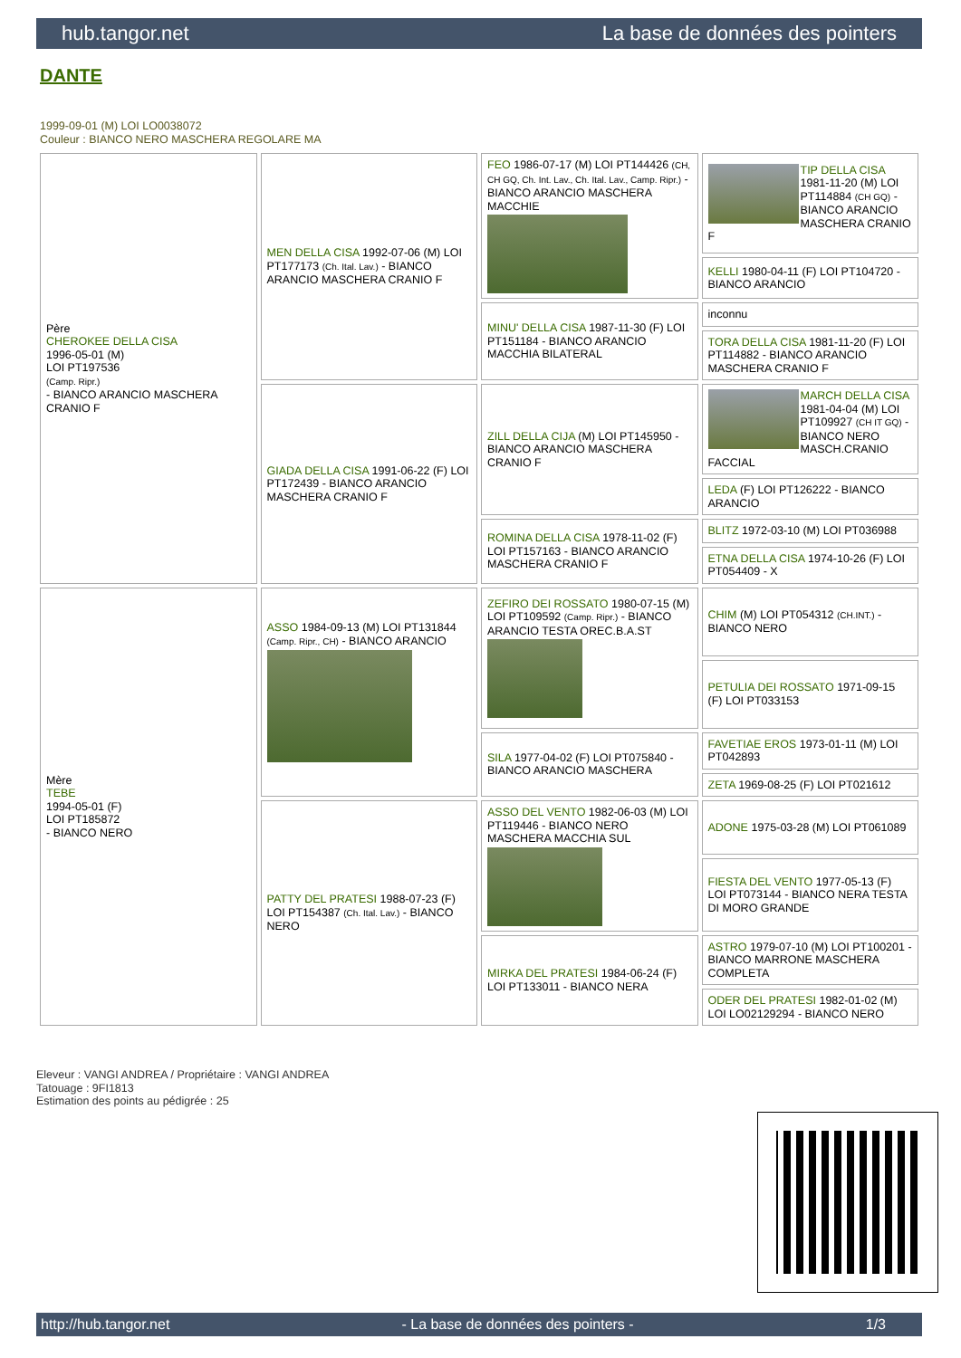hub.tangor.net La base de données des pointers
DANTE
1999-09-01 (M) LOI LO0038072
Couleur : BIANCO NERO MASCHERA REGOLARE MA
| Père CHEROKEE DELLA CISA 1996-05-01 (M) LOI PT197536 (Camp. Ripr.) - BIANCO ARANCIO MASCHERA CRANIO F | MEN DELLA CISA 1992-07-06 (M) LOI PT177173 (Ch. Ital. Lav.) - BIANCO ARANCIO MASCHERA CRANIO F | FEO 1986-07-17 (M) LOI PT144426 (CH, CH GQ, Ch. Int. Lav., Ch. Ital. Lav., Camp. Ripr.) - BIANCO ARANCIO MASCHERA MACCHIE | TIP DELLA CISA 1981-11-20 (M) LOI PT114884 (CH GQ) - BIANCO ARANCIO MASCHERA CRANIO F |
| | | | KELLI 1980-04-11 (F) LOI PT104720 - BIANCO ARANCIO |
| | | MINU' DELLA CISA 1987-11-30 (F) LOI PT151184 - BIANCO ARANCIO MACCHIA BILATERAL | inconnu |
| | | | TORA DELLA CISA 1981-11-20 (F) LOI PT114882 - BIANCO ARANCIO MASCHERA CRANIO F |
| | GIADA DELLA CISA 1991-06-22 (F) LOI PT172439 - BIANCO ARANCIO MASCHERA CRANIO F | ZILL DELLA CIJA (M) LOI PT145950 - BIANCO ARANCIO MASCHERA CRANIO F | MARCH DELLA CISA 1981-04-04 (M) LOI PT109927 (CH IT GQ) - BIANCO NERO MASCH.CRANIO FACCIAL |
| | | | LEDA (F) LOI PT126222 - BIANCO ARANCIO |
| | | ROMINA DELLA CISA 1978-11-02 (F) LOI PT157163 - BIANCO ARANCIO MASCHERA CRANIO F | BLITZ 1972-03-10 (M) LOI PT036988 |
| | | | ETNA DELLA CISA 1974-10-26 (F) LOI PT054409 - X |
| Mère TEBE 1994-05-01 (F) LOI PT185872 - BIANCO NERO | ASSO 1984-09-13 (M) LOI PT131844 (Camp. Ripr., CH) - BIANCO ARANCIO | ZEFIRO DEI ROSSATO 1980-07-15 (M) LOI PT109592 (Camp. Ripr.) - BIANCO ARANCIO TESTA OREC.B.A.ST | CHIM (M) LOI PT054312 (CH.INT.) - BIANCO NERO |
| | | | PETULIA DEI ROSSATO 1971-09-15 (F) LOI PT033153 |
| | | SILA 1977-04-02 (F) LOI PT075840 - BIANCO ARANCIO MASCHERA | FAVETIAE EROS 1973-01-11 (M) LOI PT042893 |
| | | | ZETA 1969-08-25 (F) LOI PT021612 |
| | PATTY DEL PRATESI 1988-07-23 (F) LOI PT154387 (Ch. Ital. Lav.) - BIANCO NERO | ASSO DEL VENTO 1982-06-03 (M) LOI PT119446 - BIANCO NERO MASCHERA MACCHIA SUL | ADONE 1975-03-28 (M) LOI PT061089 |
| | | | FIESTA DEL VENTO 1977-05-13 (F) LOI PT073144 - BIANCO NERA TESTA DI MORO GRANDE |
| | | MIRKA DEL PRATESI 1984-06-24 (F) LOI PT133011 - BIANCO NERA | ASTRO 1979-07-10 (M) LOI PT100201 - BIANCO MARRONE MASCHERA COMPLETA |
| | | | ODER DEL PRATESI 1982-01-02 (M) LOI LO02129294 - BIANCO NERO |
Eleveur : VANGI ANDREA / Propriétaire : VANGI ANDREA
Tatouage : 9FI1813
Estimation des points au pédigrée : 25
http://hub.tangor.net - La base de données des pointers - 1/3